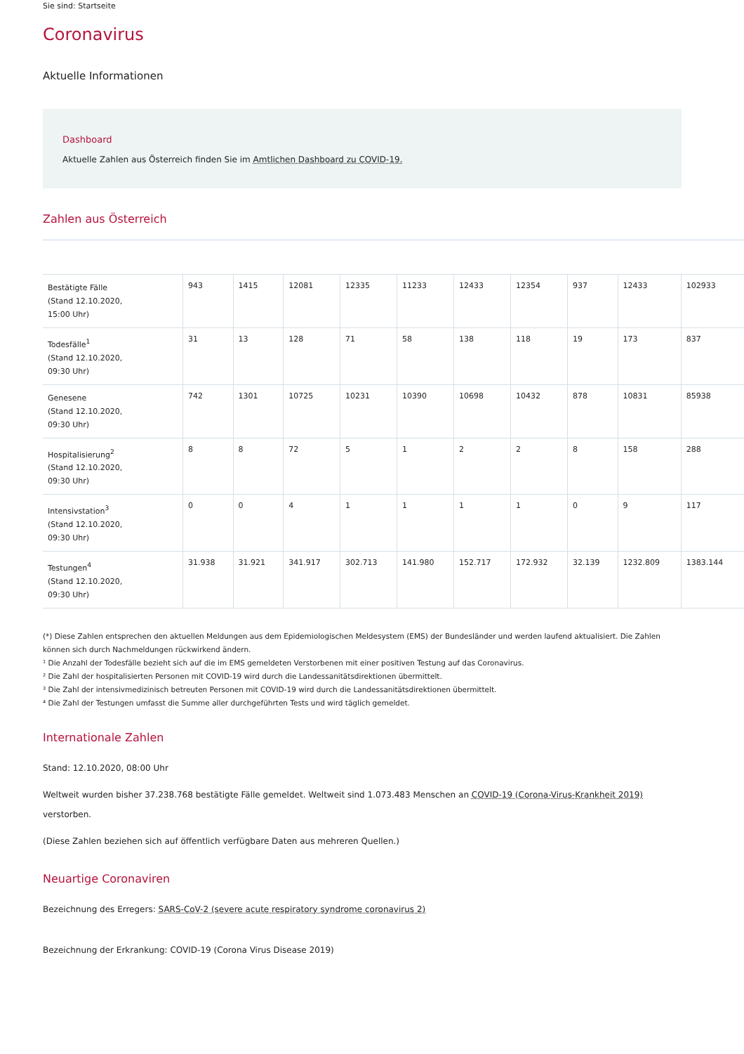Sie sind: Startseite
Coronavirus
Aktuelle Informationen
Dashboard
Aktuelle Zahlen aus Österreich finden Sie im Amtlichen Dashboard zu COVID-19.
Zahlen aus Österreich
| Bestätigte Fälle (Stand 12.10.2020, 15:00 Uhr) | 943 | 1415 | 12081 | 12335 | 11233 | 12433 | 12354 | 937 | 12433 | 102933 |
| Todesfälle<sup>1</sup> (Stand 12.10.2020, 09:30 Uhr) | 31 | 13 | 128 | 71 | 58 | 138 | 118 | 19 | 173 | 837 |
| Genesene (Stand 12.10.2020, 09:30 Uhr) | 742 | 1301 | 10725 | 10231 | 10390 | 10698 | 10432 | 878 | 10831 | 85938 |
| Hospitalisierung<sup>2</sup> (Stand 12.10.2020, 09:30 Uhr) | 8 | 8 | 72 | 5 | 1 | 2 | 2 | 8 | 158 | 288 |
| Intensivstation<sup>3</sup> (Stand 12.10.2020, 09:30 Uhr) | 0 | 0 | 4 | 1 | 1 | 1 | 1 | 0 | 9 | 117 |
| Testungen<sup>4</sup> (Stand 12.10.2020, 09:30 Uhr) | 31.938 | 31.921 | 341.917 | 302.713 | 141.980 | 152.717 | 172.932 | 32.139 | 1232.809 | 1383.144 |
(*) Diese Zahlen entsprechen den aktuellen Meldungen aus dem Epidemiologischen Meldesystem (EMS) der Bundesländer und werden laufend aktualisiert. Die Zahlen können sich durch Nachmeldungen rückwirkend ändern.
¹ Die Anzahl der Todesfälle bezieht sich auf die im EMS gemeldeten Verstorbenen mit einer positiven Testung auf das Coronavirus.
² Die Zahl der hospitalisierten Personen mit COVID-19 wird durch die Landessanitätsdirektionen übermittelt.
³ Die Zahl der intensivmedizinisch betreuten Personen mit COVID-19 wird durch die Landessanitätsdirektionen übermittelt.
⁴ Die Zahl der Testungen umfasst die Summe aller durchgeführten Tests und wird täglich gemeldet.
Internationale Zahlen
Stand: 12.10.2020, 08:00 Uhr
Weltweit wurden bisher 37.238.768 bestätigte Fälle gemeldet. Weltweit sind 1.073.483 Menschen an COVID-19 (Corona-Virus-Krankheit 2019) verstorben.
(Diese Zahlen beziehen sich auf öffentlich verfügbare Daten aus mehreren Quellen.)
Neuartige Coronaviren
Bezeichnung des Erregers: SARS-CoV-2 (severe acute respiratory syndrome coronavirus 2)
Bezeichnung der Erkrankung: COVID-19 (Corona Virus Disease 2019)